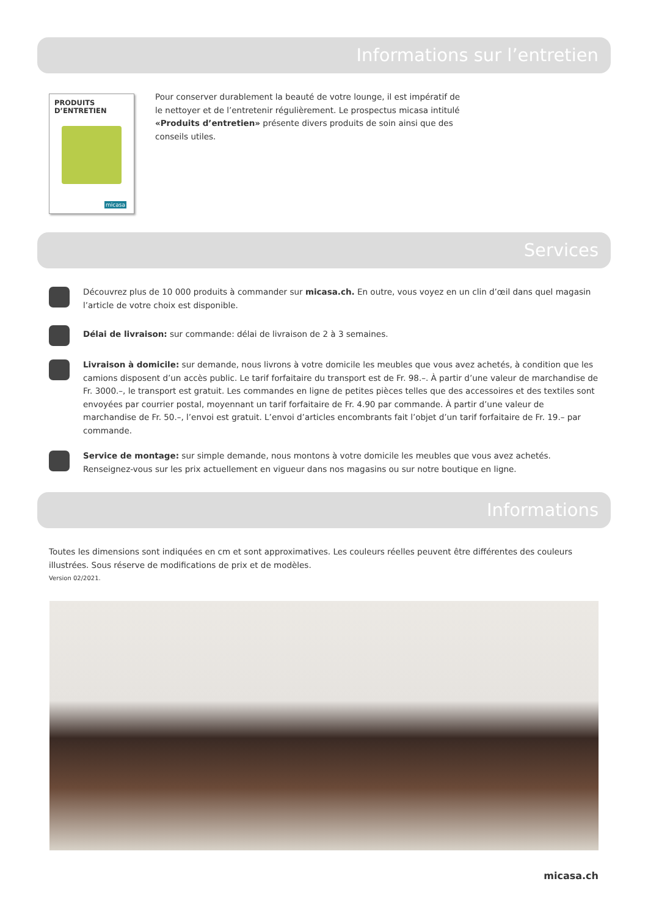Informations sur l’entretien
PRODUITS
D’ENTRETIEN
micasa
Pour conserver durablement la beauté de votre lounge, il est impératif de le nettoyer et de l’entretenir régulièrement. Le prospectus micasa intitulé «Produits d’entretien» présente divers produits de soin ainsi que des conseils utiles.
Services
Découvrez plus de 10 000 produits à commander sur micasa.ch. En outre, vous voyez en un clin d’œil dans quel magasin l’article de votre choix est disponible.
Délai de livraison: sur commande: délai de livraison de 2 à 3 semaines.
Livraison à domicile: sur demande, nous livrons à votre domicile les meubles que vous avez achetés, à condition que les camions disposent d’un accès public. Le tarif forfaitaire du transport est de Fr. 98.–. À partir d’une valeur de marchandise de Fr. 3000.–, le transport est gratuit. Les commandes en ligne de petites pièces telles que des accessoires et des textiles sont envoyées par courrier postal, moyennant un tarif forfaitaire de Fr. 4.90 par commande. À partir d’une valeur de marchandise de Fr. 50.–, l’envoi est gratuit. L’envoi d’articles encombrants fait l’objet d’un tarif forfaitaire de Fr. 19.– par commande.
Service de montage: sur simple demande, nous montons à votre domicile les meubles que vous avez achetés. Renseignez-vous sur les prix actuellement en vigueur dans nos magasins ou sur notre boutique en ligne.
Informations
Toutes les dimensions sont indiquées en cm et sont approximatives. Les couleurs réelles peuvent être différentes des couleurs illustrées. Sous réserve de modifications de prix et de modèles.
Version 02/2021.
micasa.ch